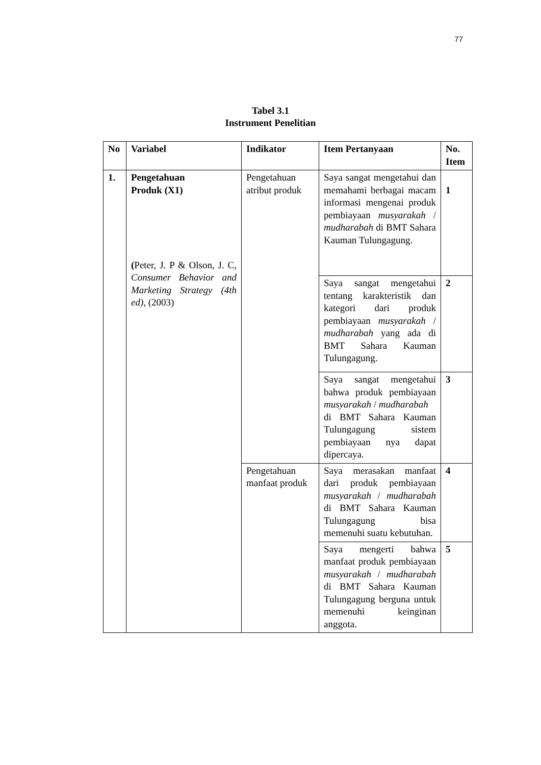77
Tabel 3.1
Instrument Penelitian
| No | Variabel | Indikator | Item Pertanyaan | No. Item |
| --- | --- | --- | --- | --- |
| 1. | Pengetahuan Produk (X1) ( Peter, J. P & Olson, J. C, Consumer Behavior and Marketing Strategy (4th ed) , (2003) | Pengetahuan atribut produk | Saya sangat mengetahui dan memahami berbagai macam informasi mengenai produk pembiayaan musyarakah / mudharabah di BMT Sahara Kauman Tulungagung. | 1 |
| | | | Saya sangat mengetahui tentang karakteristik dan kategori dari produk pembiayaan musyarakah / mudharabah yang ada di BMT Sahara Kauman Tulungagung. | 2 |
| | | | Saya sangat mengetahui bahwa produk pembiayaan musyarakah / mudharabah di BMT Sahara Kauman Tulungagung sistem pembiayaan nya dapat dipercaya. | 3 |
| | | Pengetahuan manfaat produk | Saya merasakan manfaat dari produk pembiayaan musyarakah / mudharabah di BMT Sahara Kauman Tulungagung bisa memenuhi suatu kebutuhan. | 4 |
| | | | Saya mengerti bahwa manfaat produk pembiayaan musyarakah / mudharabah di BMT Sahara Kauman Tulungagung berguna untuk memenuhi keinginan anggota. | 5 |